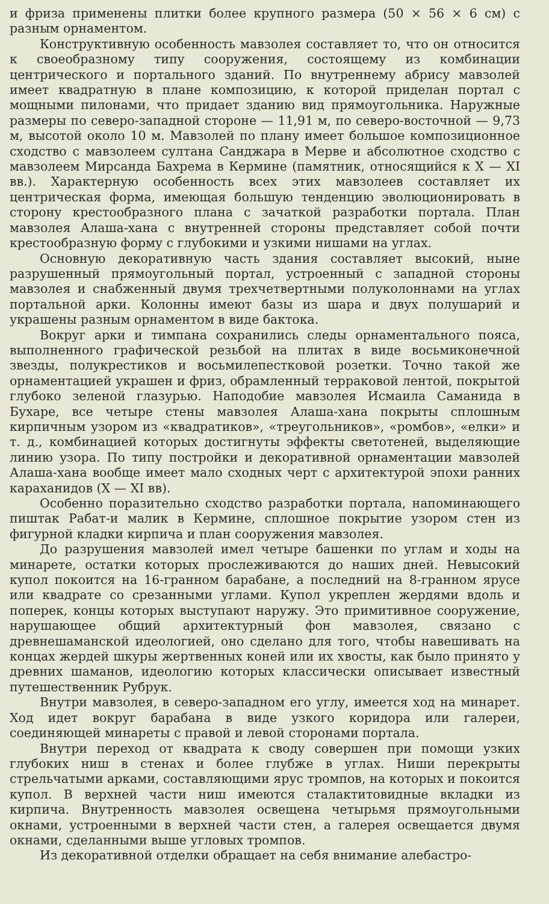и фриза применены плитки более крупного размера (50 × 56 × 6 см) с разным орнаментом.
Конструктивную особенность мавзолея составляет то, что он относится к своеобразному типу сооружения, состоящему из комбинации центрического и портального зданий. По внутреннему абрису мавзолей имеет квадратную в плане композицию, к которой приделан портал с мощными пилонами, что придает зданию вид прямоугольника. Наружные размеры по северо-западной стороне — 11,91 м, по северо-восточной — 9,73 м, высотой около 10 м. Мавзолей по плану имеет большое композиционное сходство с мавзолеем султана Санджара в Мерве и абсолютное сходство с мавзолеем Мирсанда Бахрема в Кермине (памятник, относящийся к X — XI вв.). Характерную особенность всех этих мавзолеев составляет их центрическая форма, имеющая большую тенденцию эволюционировать в сторону крестообразного плана с зачаткой разработки портала. План мавзолея Алаша-хана с внутренней стороны представляет собой почти крестообразную форму с глубокими и узкими нишами на углах.
Основную декоративную часть здания составляет высокий, ныне разрушенный прямоугольный портал, устроенный с западной стороны мавзолея и снабженный двумя трехчетвертными полуколоннами на углах портальной арки. Колонны имеют базы из шара и двух полушарий и украшены разным орнаментом в виде бактока.
Вокруг арки и тимпана сохранились следы орнаментального пояса, выполненного графической резьбой на плитах в виде восьмиконечной звезды, полукрестиков и восьмилепестковой розетки. Точно такой же орнаментацией украшен и фриз, обрамленный терраковой лентой, покрытой глубоко зеленой глазурью. Наподобие мавзолея Исмаила Саманида в Бухаре, все четыре стены мавзолея Алаша-хана покрыты сплошным кирпичным узором из «квадратиков», «треугольников», «ромбов», «елки» и т. д., комбинацией которых достигнуты эффекты светотеней, выделяющие линию узора. По типу постройки и декоративной орнаментации мавзолей Алаша-хана вообще имеет мало сходных черт с архитектурой эпохи ранних караханидов (X — XI вв).
Особенно поразительно сходство разработки портала, напоминающего пиштак Рабат-и малик в Кермине, сплошное покрытие узором стен из фигурной кладки кирпича и план сооружения мавзолея.
До разрушения мавзолей имел четыре башенки по углам и ходы на минарете, остатки которых прослеживаются до наших дней. Невысокий купол покоится на 16-гранном барабане, а последний на 8-гранном ярусе или квадрате со срезанными углами. Купол укреплен жердями вдоль и поперек, концы которых выступают наружу. Это примитивное сооружение, нарушающее общий архитектурный фон мавзолея, связано с древнешаманской идеологией, оно сделано для того, чтобы навешивать на концах жердей шкуры жертвенных коней или их хвосты, как было принято у древних шаманов, идеологию которых классически описывает известный путешественник Рубрук.
Внутри мавзолея, в северо-западном его углу, имеется ход на минарет. Ход идет вокруг барабана в виде узкого коридора или галереи, соединяющей минареты с правой и левой сторонами портала.
Внутри переход от квадрата к своду совершен при помощи узких глубоких ниш в стенах и более глубже в углах. Ниши перекрыты стрельчатыми арками, составляющими ярус тромпов, на которых и покоится купол. В верхней части ниш имеются сталактитовидные вкладки из кирпича. Внутренность мавзолея освещена четырьмя прямоугольными окнами, устроенными в верхней части стен, а галерея освещается двумя окнами, сделанными выше угловых тромпов.
Из декоративной отделки обращает на себя внимание алебастро-